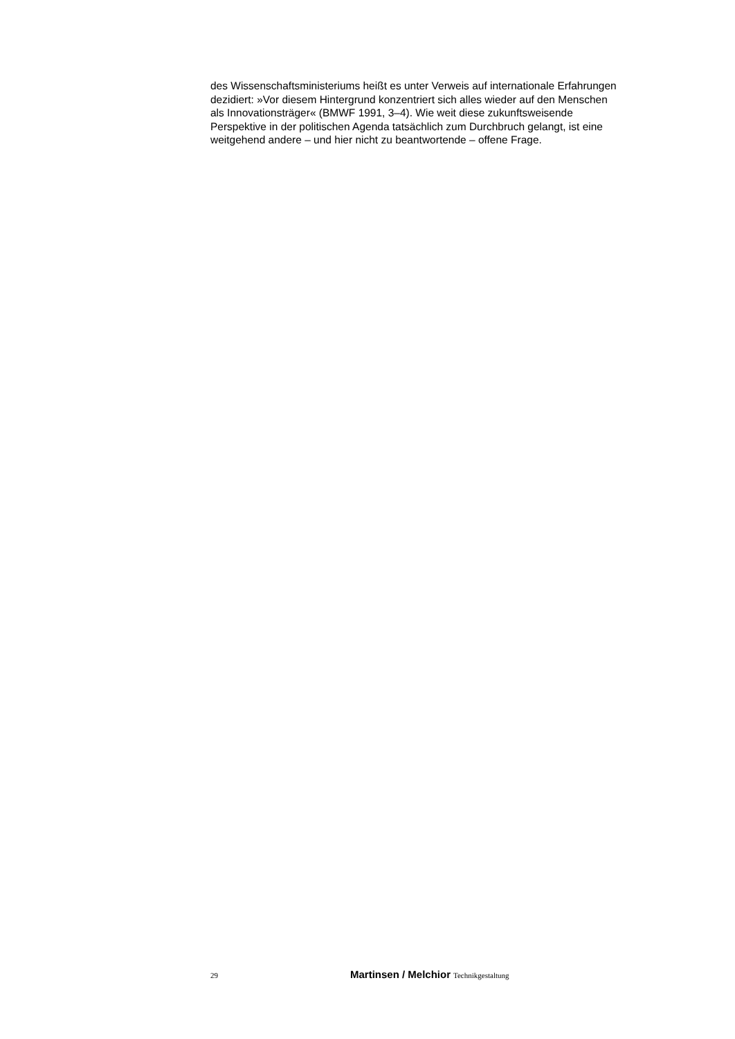des Wissenschaftsministeriums heißt es unter Verweis auf internationale Erfahrungen dezidiert: »Vor diesem Hintergrund konzentriert sich alles wieder auf den Menschen als Innovationsträger« (BMWF 1991, 3–4). Wie weit diese zukunftsweisende Perspektive in der politischen Agenda tatsächlich zum Durchbruch gelangt, ist eine weitgehend andere – und hier nicht zu beantwortende – offene Frage.
29 Martinsen / Melchior Technikgestaltung